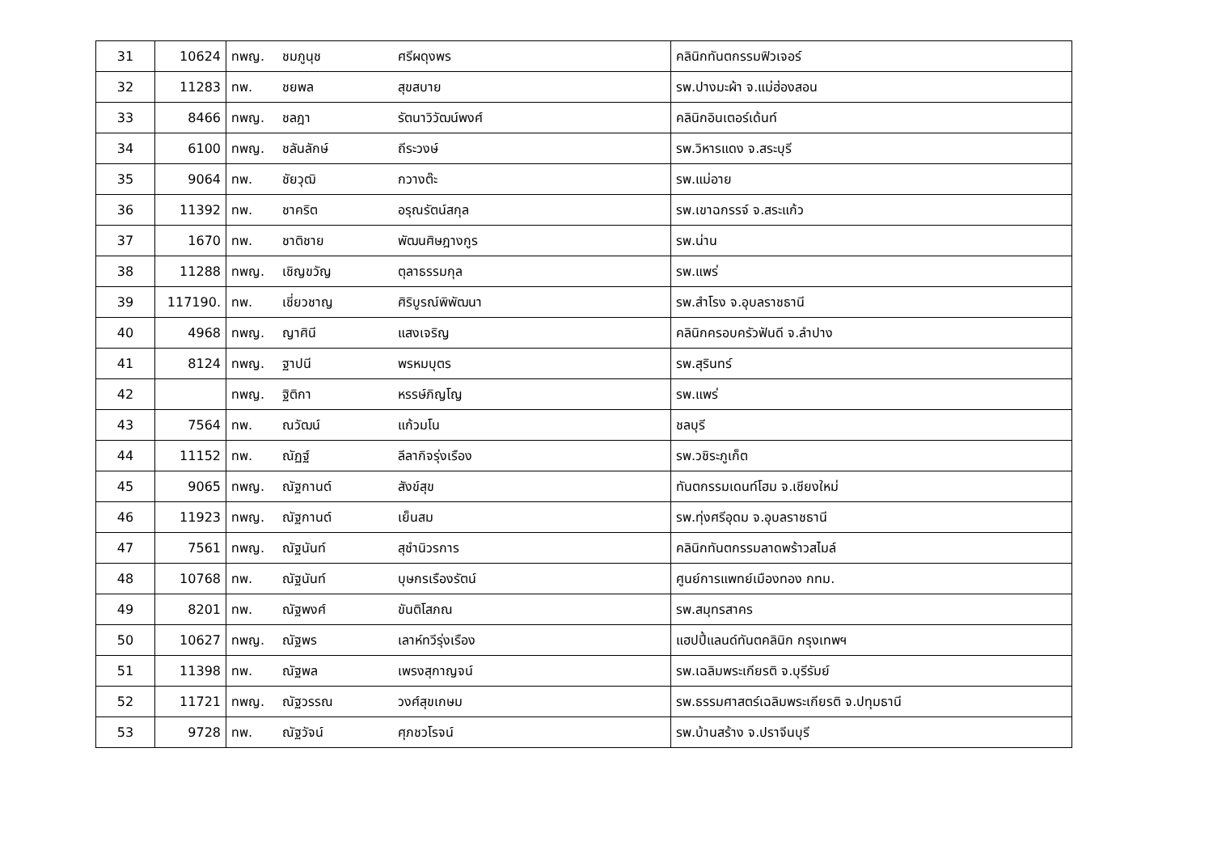| 31 | 10624 | ทพญ. ชมภูนุช ศรีผดุงพร | คลินิกทันตกรรมฟิวเจอร์ |
| 32 | 11283 | ทพ. ชยพล สุขสบาย | รพ.ปางมะผ้า จ.แม่ฮ่องสอน |
| 33 | 8466 | ทพญ. ชลฎา รัตนาวิวัฒน์พงศ์ | คลินิกอินเตอร์เด้นท์ |
| 34 | 6100 | ทพญ. ชลันลักษ์ ถีระวงษ์ | รพ.วิหารแดง จ.สระบุรี |
| 35 | 9064 | ทพ. ชัยวุฒิ กวางต๊ะ | รพ.แม่อาย |
| 36 | 11392 | ทพ. ชาคริต อรุณรัตน์สกุล | รพ.เขาฉกรรจ์ จ.สระแก้ว |
| 37 | 1670 | ทพ. ชาติชาย พัฒนศิษฎางกูร | รพ.น่าน |
| 38 | 11288 | ทพญ. เชิญขวัญ ตุลาธรรมกุล | รพ.แพร่ |
| 39 | 117190. | ทพ. เชี่ยวชาญ ศิริบูรณ์พิพัฒนา | รพ.สำโรง จ.อุบลราชธานี |
| 40 | 4968 | ทพญ. ญาศินี แสงเจริญ | คลินิกครอบครัวฟันดี จ.ลำปาง |
| 41 | 8124 | ทพญ. ฐาปนี พรหมบุตร | รพ.สุรินทร์ |
| 42 | | ทพญ. ฐิติกา หรรษ์ภิญโญ | รพ.แพร่ |
| 43 | 7564 | ทพ. ณวัฒน์ แก้วมโน | ชลบุรี |
| 44 | 11152 | ทพ. ณัฏฐ์ ลีลากิจรุ่งเรือง | รพ.วชิระภูเก็ต |
| 45 | 9065 | ทพญ. ณัฐกานต์ สังข์สุข | ทันตกรรมเดนท์โฮม จ.เชียงใหม่ |
| 46 | 11923 | ทพญ. ณัฐกานต์ เย็นสม | รพ.ทุ่งศรีอุดม จ.อุบลราชธานี |
| 47 | 7561 | ทพญ. ณัฐนันท์ สุชำนิวรการ | คลินิกทันตกรรมลาดพร้าวสไมล์ |
| 48 | 10768 | ทพ. ณัฐนันท์ บุษกรเรืองรัตน์ | ศูนย์การแพทย์เมืองทอง กทม. |
| 49 | 8201 | ทพ. ณัฐพงศ์ ขันติโสภณ | รพ.สมุทรสาคร |
| 50 | 10627 | ทพญ. ณัฐพร เลาห์ทวีรุ่งเรือง | แฮปปี้แลนด์ทันตคลินิก กรุงเทพฯ |
| 51 | 11398 | ทพ. ณัฐพล เพรงสุกาญจน์ | รพ.เฉลิมพระเกียรติ จ.บุรีรัมย์ |
| 52 | 11721 | ทพญ. ณัฐวรรณ วงศ์สุขเกษม | รพ.ธรรมศาสตร์เฉลิมพระเกียรติ จ.ปทุมธานี |
| 53 | 9728 | ทพ. ณัฐวัจน์ ศุภชวโรจน์ | รพ.บ้านสร้าง จ.ปราจีนบุรี |